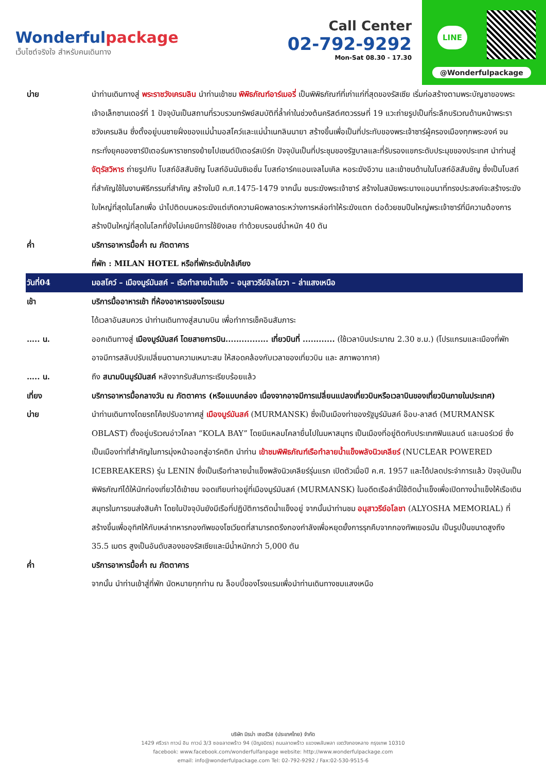Wonderfulpackage
เว็บไซต์จริงใจ สำหรับคนเดินทาง
Call Center
02-792-9292
Mon-Sat 08.30 - 17.30
LINE
@Wonderfulpackage
| บ่าย | นำท่านเดินทางสู่ พระราชวังเครมลิน นำท่านเข้าชม พิพิธภัณฑ์อาร์เมอรี่ เป็นพิพิธภัณฑ์ที่เก่าแก่ที่สุดของรัสเซีย เริ่มก่อสร้างตามพระบัญชาของพระเจ้าอเล็กซานเดอร์ที่ 1 ปัจจุบันเป็นสถานที่รวบรวมทรัพย์สมบัติที่ล้ำค่าในช่วงต้นคริสต์ศตวรรษที่ 19 แวะถ่ายรูปเป็นที่ระลึกบริเวณด้านหน้าพระราชวังเครมลิน ซึ่งตั้งอยู่บนชายฝั่งของแม่น้ำมอสโคว์และแม่น้ำเนกลินนายา สร้างขึ้นเพื่อเป็นที่ประทับของพระเจ้าซาร์ผู้ครองเมืองทุกพระองค์ จนกระทั่งยุคของซาร์ปีเตอร์มหาราชทรงย้ายไปเซนต์ปีเตอร์สเบิร์ก ปัจจุบันเป็นที่ประชุมของรัฐบาลและที่รับรองแขกระดับประมุขของประเทศ นำท่านสู่ จัตุรัสวิหาร ถ่ายรูปกับ โบสถ์อัสสัมชัญ โบสถ์อันนันซิเอชั่น โบสถ์อาร์คแอนเจลไมเคิล หอระฆังอีวาน และเข้าชมด้านในโบสถ์อัสสัมชัญ ซึ่งเป็นโบสถ์ที่สำคัญใช้ในงานพิธีกรรมที่สำคัญ สร้างในปี ค.ศ.1475-1479 จากนั้น ชมระฆังพระเจ้าซาร์ สร้างในสมัยพระนางแอนนาที่ทรงประสงค์จะสร้างระฆังใบใหญ่ที่สุดในโลกเพื่อ นำไปติดบนหอระฆังแต่เกิดความผิดพลาดระหว่างการหล่อทำให้ระฆังแตก ต่อด้วยชมปืนใหญ่พระเจ้าซาร์ที่มีความต้องการสร้างปืนใหญ่ที่สุดในโลกที่ยังไม่เคยมีการใช้ยิงเลย ทำด้วยบรอนซ์น้ำหนัก 40 ตัน |
| ค่ำ | บริการอาหารมื้อค่ำ ณ ภัตตาคาร |
| | ที่พัก : MILAN HOTEL หรือที่พักระดับใกล้เคียง |
| วันที่04 | มอสโคว์ – เมืองมูร์มันสค์ – เรือทำลายน้ำแข็ง – อนุสาวรีย์อัลโยวา – ล่าแสงเหนือ |
| เช้า | บริการมื้ออาหารเช้า ที่ห้องอาหารของโรงแรม |
| | ได้เวลาอันสมควร นำท่านเดินทางสู่สนามบิน เพื่อทำการเช็คอินสัมภาระ |
| ….. น. | ออกเดินทางสู่ เมืองมูร์มันสค์ โดยสายการบิน................ เที่ยวบินที่ ............ (ใช้เวลาบินประมาณ 2.30 ช.ม.) (โปรแกรมและเมืองที่พัก อาจมีการสลับปรับเปลี่ยนตามความเหมาะสม ให้สอดคล้องกับเวลาของเที่ยวบิน และ สภาพอากาศ) |
| ….. น. | ถึง สนามบินมูร์มันสค์ หลังจากรับสัมภาระเรียบร้อยแล้ว |
| เที่ยง | บริการอาหารมื้อกลางวัน ณ ภัตตาคาร (หรือแบบกล่อง เนื่องจากอาจมีการเปลี่ยนแปลงเที่ยวบินหรือเวลาบินของเที่ยวบินภายในประเทศ) |
| บ่าย | นำท่านเดินทางโดยรถโค้ชปรับอากาศสู่ เมืองมูร์มันสค์ (MURMANSK) ซึ่งเป็นเมืองท่าของรัฐมูร์มันสค์ อ๊อบ-ลาสต์ (MURMANSK OBLAST) ตั้งอยู่บริเวณอ่าวโคลา “KOLA BAY” โดยมีแหลมโคลายื่นไปในมหาสมุทร เป็นเมืองที่อยู่ติดกับประเทศฟินแลนด์ และนอร์เวย์ ซึ่งเป็นเมืองท่าที่สำคัญในการมุ่งหน้าออกสู่อาร์คติก นำท่าน เข้าชมพิพิธภัณฑ์เรือทำลายน้ำแข็งพลังนิวเคลียร์ (NUCLEAR POWERED ICEBREAKERS) รุ่น LENIN ซึ่งเป็นเรือทำลายน้ำแข็งพลังนิวเคลียร์รุ่นแรก เปิดตัวเมื่อปี ค.ศ. 1957 และได้ปลดประจำการแล้ว ปัจจุบันเป็นพิพิธภัณฑ์ได้ให้นักท่องเที่ยวได้เข้าชม จอดเทียบท่าอยู่ที่เมืองมูร์มันสค์ (MURMANSK) ในอดีตเรือลำนี้ใช้ตัดน้ำแข็งเพื่อเปิดทางน้ำแข็งให้เรือเดินสมุทรในการขนส่งสินค้า โดยในปัจจุบันยังมีเรือที่ปฏิบัติการตัดน้ำแข็งอยู่ จากนั้นนำท่านชม อนุสาวรีย์อโลชา (ALYOSHA MEMORIAL) ที่สร้างขึ้นเพื่ออุทิศให้กับเหล่าทหารกองทัพของโซเวียตที่สามารถตรึงกองกำลังเพื่อหยุดยั้งการรุกคืบจากกองทัพเยอรมัน เป็นรูปปั้นขนาดสูงถึง 35.5 เมตร สูงเป็นอันดับสองของรัสเซียและมีน้ำหนักกว่า 5,000 ตัน |
| ค่ำ | บริการอาหารมื้อค่ำ ณ ภัตตาคาร |
| | จากนั้น นำท่านเข้าสู่ที่พัก นัดหมายทุกท่าน ณ ล็อบบี้ของโรงแรมเพื่อนำท่านเดินทางชมแสงเหนือ |
บริษัท มิรม่า เซอร์วิส (ประเทศไทย) จำกัด
1429 ศรีวรา ทาวน์ อิน ทาวน์ 3/3 ซอยลาดพร้าว 94 (ปัญจมิตร) ถนนลาดพร้าว แขวงพลับพลา เขตวังทองหลาง กรุงเทพ 10310
facebook: www.facebook.com/wonderfulfanpage website: http://www.wonderfulpackage.com
email: info@wonderfulpackage.com Tel: 02-792-9292 / Fax:02-530-9515-6